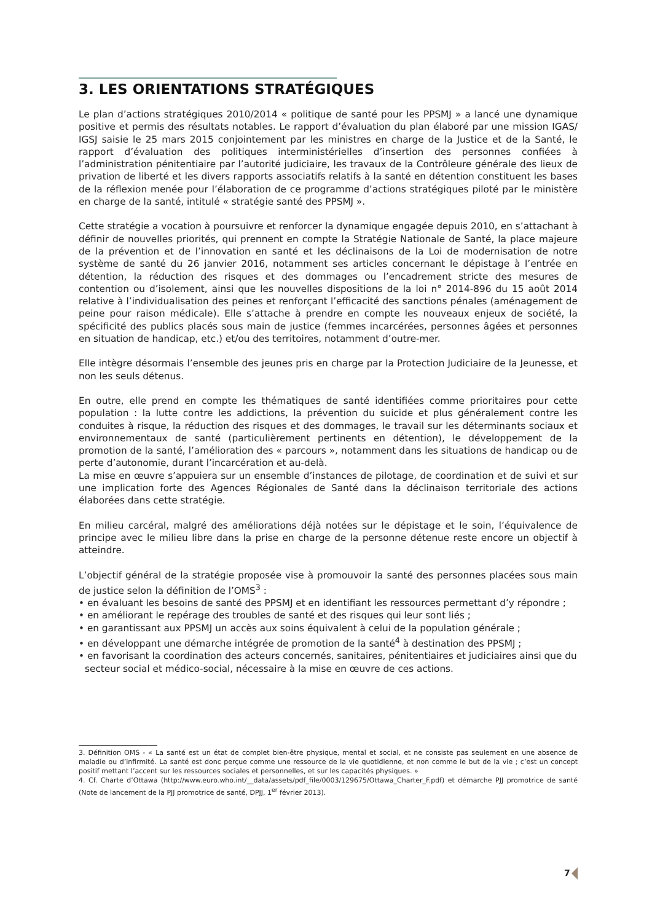3. LES ORIENTATIONS STRATÉGIQUES
Le plan d’actions stratégiques 2010/2014 « politique de santé pour les PPSMJ » a lancé une dynamique positive et permis des résultats notables. Le rapport d’évaluation du plan élaboré par une mission IGAS/ IGSJ saisie le 25 mars 2015 conjointement par les ministres en charge de la Justice et de la Santé, le rapport d’évaluation des politiques interministérielles d’insertion des personnes confiées à l’administration pénitentiaire par l’autorité judiciaire, les travaux de la Contrôleure générale des lieux de privation de liberté et les divers rapports associatifs relatifs à la santé en détention constituent les bases de la réflexion menée pour l’élaboration de ce programme d’actions stratégiques piloté par le ministère en charge de la santé, intitulé « stratégie santé des PPSMJ ».
Cette stratégie a vocation à poursuivre et renforcer la dynamique engagée depuis 2010, en s’attachant à définir de nouvelles priorités, qui prennent en compte la Stratégie Nationale de Santé, la place majeure de la prévention et de l’innovation en santé et les déclinaisons de la Loi de modernisation de notre système de santé du 26 janvier 2016, notamment ses articles concernant le dépistage à l’entrée en détention, la réduction des risques et des dommages ou l’encadrement stricte des mesures de contention ou d’isolement, ainsi que les nouvelles dispositions de la loi n° 2014-896 du 15 août 2014 relative à l’individualisation des peines et renforçant l’efficacité des sanctions pénales (aménagement de peine pour raison médicale). Elle s’attache à prendre en compte les nouveaux enjeux de société, la spécificité des publics placés sous main de justice (femmes incarcérées, personnes âgées et personnes en situation de handicap, etc.) et/ou des territoires, notamment d’outre-mer.
Elle intègre désormais l’ensemble des jeunes pris en charge par la Protection Judiciaire de la Jeunesse, et non les seuls détenus.
En outre, elle prend en compte les thématiques de santé identifiées comme prioritaires pour cette population : la lutte contre les addictions, la prévention du suicide et plus généralement contre les conduites à risque, la réduction des risques et des dommages, le travail sur les déterminants sociaux et environnementaux de santé (particulièrement pertinents en détention), le développement de la promotion de la santé, l’amélioration des « parcours », notamment dans les situations de handicap ou de perte d’autonomie, durant l’incarcération et au-delà.
La mise en œuvre s’appuiera sur un ensemble d’instances de pilotage, de coordination et de suivi et sur une implication forte des Agences Régionales de Santé dans la déclinaison territoriale des actions élaborées dans cette stratégie.
En milieu carcéral, malgré des améliorations déjà notées sur le dépistage et le soin, l’équivalence de principe avec le milieu libre dans la prise en charge de la personne détenue reste encore un objectif à atteindre.
L’objectif général de la stratégie proposée vise à promouvoir la santé des personnes placées sous main de justice selon la définition de l’OMS<sup>3</sup> :
• en évaluant les besoins de santé des PPSMJ et en identifiant les ressources permettant d’y répondre ;
• en améliorant le repérage des troubles de santé et des risques qui leur sont liés ;
• en garantissant aux PPSMJ un accès aux soins équivalent à celui de la population générale ;
• en développant une démarche intégrée de promotion de la santé<sup>4</sup> à destination des PPSMJ ;
• en favorisant la coordination des acteurs concernés, sanitaires, pénitentiaires et judiciaires ainsi que du secteur social et médico-social, nécessaire à la mise en œuvre de ces actions.
3. Définition OMS - « La santé est un état de complet bien-être physique, mental et social, et ne consiste pas seulement en une absence de maladie ou d’infirmité. La santé est donc perçue comme une ressource de la vie quotidienne, et non comme le but de la vie ; c’est un concept positif mettant l’accent sur les ressources sociales et personnelles, et sur les capacités physiques. »
4. Cf. Charte d’Ottawa (http://www.euro.who.int/__data/assets/pdf_file/0003/129675/Ottawa_Charter_F.pdf) et démarche PJJ promotrice de santé (Note de lancement de la PJJ promotrice de santé, DPJJ, 1<sup>er</sup> février 2013).
7